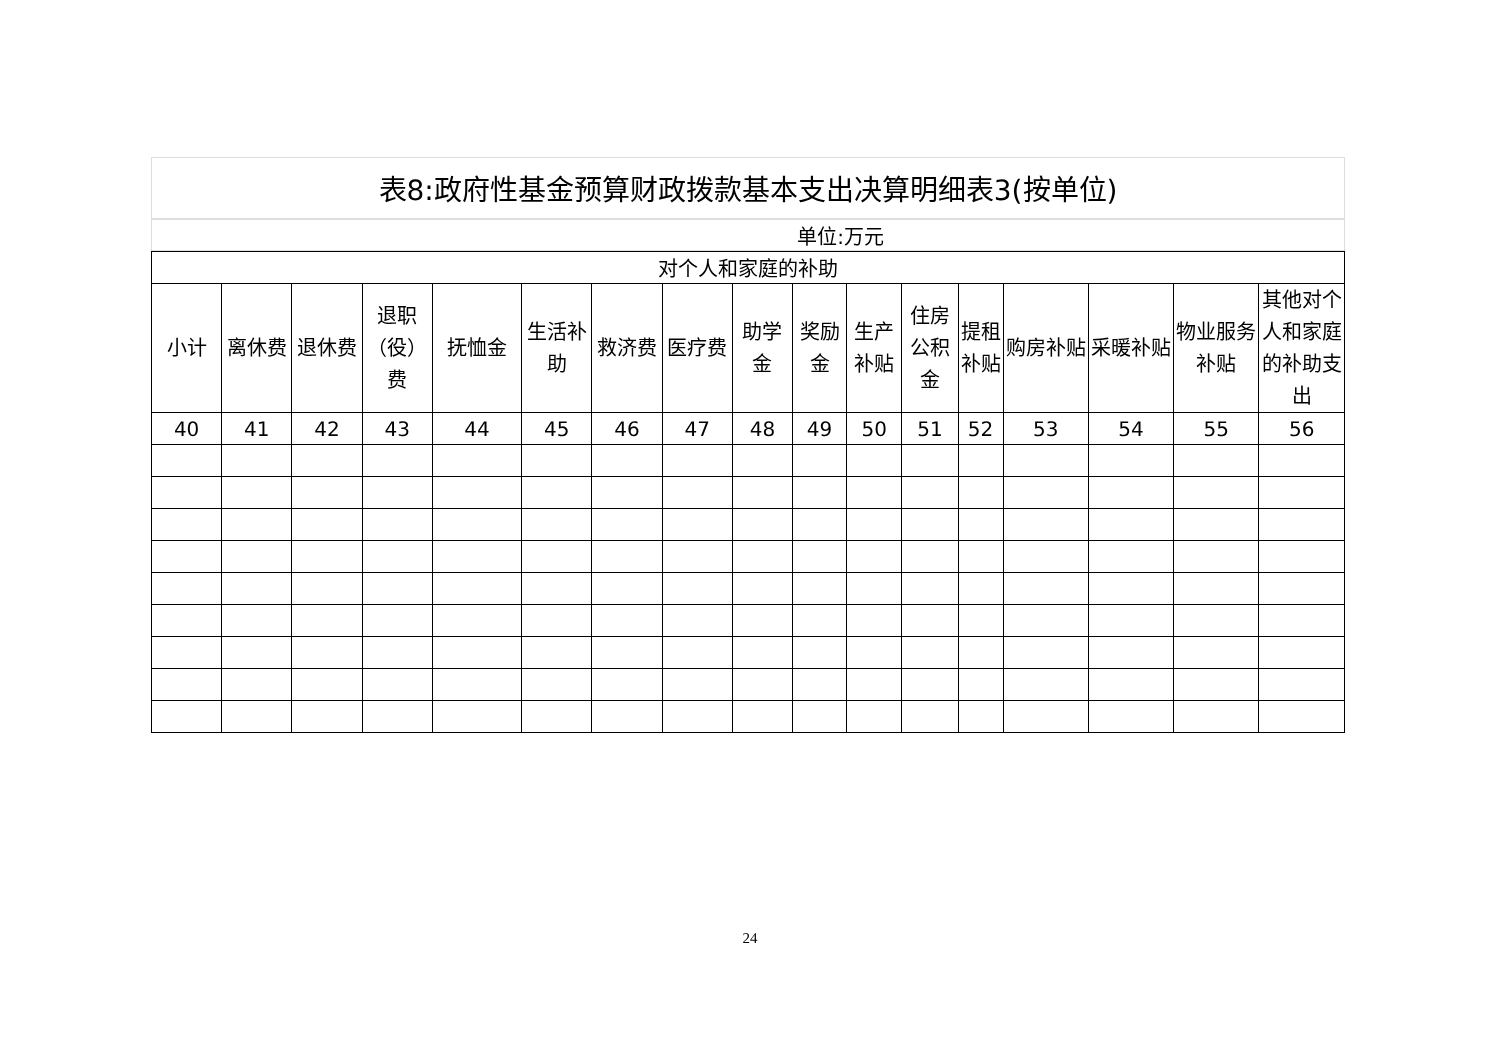| 表8:政府性基金预算财政拨款基本支出决算明细表3(按单位) |
| 单位:万元 |
| 对个人和家庭的补助 | | | | | | | | | | | | | | | | |
| --- | --- | --- | --- | --- | --- | --- | --- | --- | --- | --- | --- | --- | --- | --- | --- | --- |
| 小计 | 离休费 | 退休费 | 退职（役）费 | 抚恤金 | 生活补助 | 救济费 | 医疗费 | 助学金 | 奖励金 | 生产补贴 | 住房公积金 | 提租补贴 | 购房补贴 | 采暖补贴 | 物业服务补贴 | 其他对个人和家庭的补助支出 |
| 40 | 41 | 42 | 43 | 44 | 45 | 46 | 47 | 48 | 49 | 50 | 51 | 52 | 53 | 54 | 55 | 56 |
24